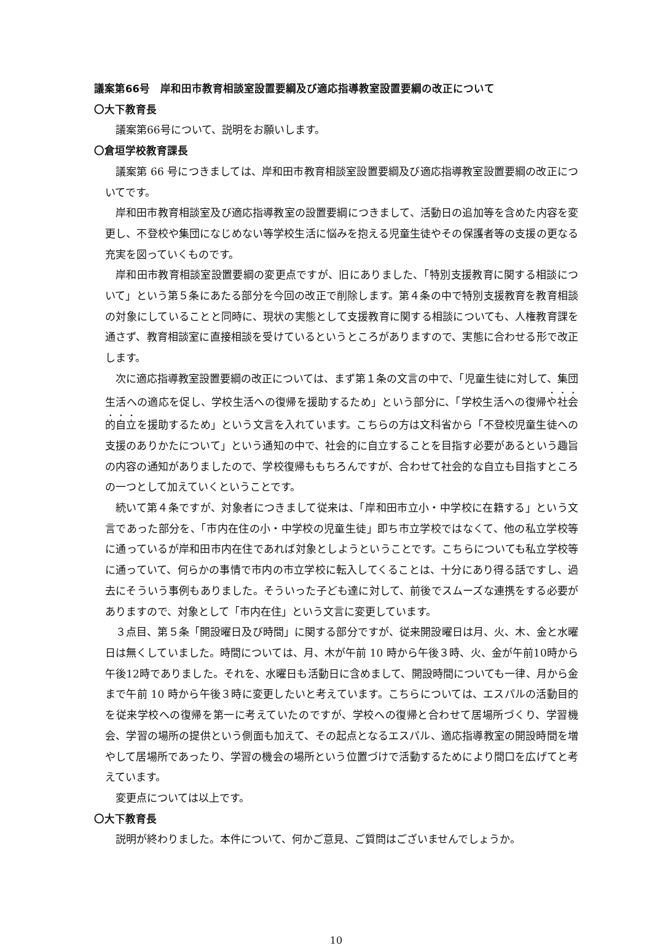議案第66号　岸和田市教育相談室設置要綱及び適応指導教室設置要綱の改正について
〇大下教育長
議案第66号について、説明をお願いします。
〇倉垣学校教育課長
議案第 66 号につきましては、岸和田市教育相談室設置要綱及び適応指導教室設置要綱の改正についてです。
岸和田市教育相談室及び適応指導教室の設置要綱につきまして、活動日の追加等を含めた内容を変更し、不登校や集団になじめない等学校生活に悩みを抱える児童生徒やその保護者等の支援の更なる充実を図っていくものです。
岸和田市教育相談室設置要綱の変更点ですが、旧にありました、「特別支援教育に関する相談について」という第５条にあたる部分を今回の改正で削除します。第４条の中で特別支援教育を教育相談の対象にしていることと同時に、現状の実態として支援教育に関する相談についても、人権教育課を通さず、教育相談室に直接相談を受けているというところがありますので、実態に合わせる形で改正します。
次に適応指導教室設置要綱の改正については、まず第１条の文言の中で、「児童生徒に対して、集団生活への適応を促し、学校生活への復帰を援助するため」という部分に、「学校生活への復帰や社会的自立を援助するため」という文言を入れています。こちらの方は文科省から「不登校児童生徒への支援のありかたについて」という通知の中で、社会的に自立することを目指す必要があるという趣旨の内容の通知がありましたので、学校復帰ももちろんですが、合わせて社会的な自立も目指すところの一つとして加えていくということです。
続いて第４条ですが、対象者につきまして従来は、「岸和田市立小・中学校に在籍する」という文言であった部分を、「市内在住の小・中学校の児童生徒」即ち市立学校ではなくて、他の私立学校等に通っているが岸和田市内在住であれば対象としようということです。こちらについても私立学校等に通っていて、何らかの事情で市内の市立学校に転入してくることは、十分にあり得る話ですし、過去にそういう事例もありました。そういった子ども達に対して、前後でスムーズな連携をする必要がありますので、対象として「市内在住」という文言に変更しています。
３点目、第５条「開設曜日及び時間」に関する部分ですが、従来開設曜日は月、火、木、金と水曜日は無くしていました。時間については、月、木が午前 10 時から午後３時、火、金が午前10時から午後12時でありました。それを、水曜日も活動日に含めまして、開設時間についても一律、月から金まで午前 10 時から午後３時に変更したいと考えています。こちらについては、エスパルの活動目的を従来学校への復帰を第一に考えていたのですが、学校への復帰と合わせて居場所づくり、学習機会、学習の場所の提供という側面も加えて、その起点となるエスパル、適応指導教室の開設時間を増やして居場所であったり、学習の機会の場所という位置づけで活動するためにより間口を広げてと考えています。
変更点については以上です。
〇大下教育長
説明が終わりました。本件について、何かご意見、ご質問はございませんでしょうか。
10